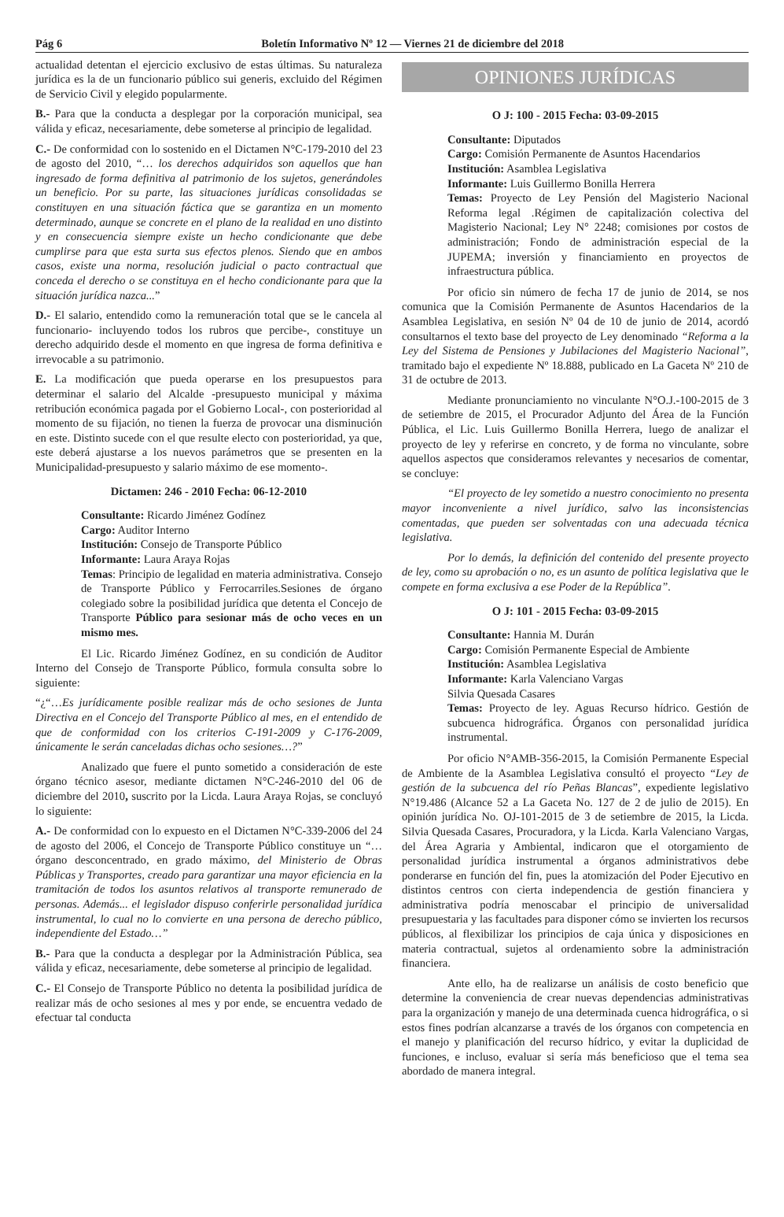Pág 6 Boletín Informativo Nº 12 — Viernes 21 de diciembre del 2018
actualidad detentan el ejercicio exclusivo de estas últimas. Su naturaleza jurídica es la de un funcionario público sui generis, excluido del Régimen de Servicio Civil y elegido popularmente.
B.- Para que la conducta a desplegar por la corporación municipal, sea válida y eficaz, necesariamente, debe someterse al principio de legalidad.
C.- De conformidad con lo sostenido en el Dictamen N°C-179-2010 del 23 de agosto del 2010, “… los derechos adquiridos son aquellos que han ingresado de forma definitiva al patrimonio de los sujetos, generándoles un beneficio. Por su parte, las situaciones jurídicas consolidadas se constituyen en una situación fáctica que se garantiza en un momento determinado, aunque se concrete en el plano de la realidad en uno distinto y en consecuencia siempre existe un hecho condicionante que debe cumplirse para que esta surta sus efectos plenos. Siendo que en ambos casos, existe una norma, resolución judicial o pacto contractual que conceda el derecho o se constituya en el hecho condicionante para que la situación jurídica nazca...”
D.- El salario, entendido como la remuneración total que se le cancela al funcionario- incluyendo todos los rubros que percibe-, constituye un derecho adquirido desde el momento en que ingresa de forma definitiva e irrevocable a su patrimonio.
E. La modificación que pueda operarse en los presupuestos para determinar el salario del Alcalde -presupuesto municipal y máxima retribución económica pagada por el Gobierno Local-, con posterioridad al momento de su fijación, no tienen la fuerza de provocar una disminución en este. Distinto sucede con el que resulte electo con posterioridad, ya que, este deberá ajustarse a los nuevos parámetros que se presenten en la Municipalidad-presupuesto y salario máximo de ese momento-.
Dictamen: 246 - 2010 Fecha: 06-12-2010
Consultante: Ricardo Jiménez Godínez
Cargo: Auditor Interno
Institución: Consejo de Transporte Público
Informante: Laura Araya Rojas
Temas: Principio de legalidad en materia administrativa. Consejo de Transporte Público y Ferrocarriles.Sesiones de órgano colegiado sobre la posibilidad jurídica que detenta el Concejo de Transporte Público para sesionar más de ocho veces en un mismo mes.
El Lic. Ricardo Jiménez Godínez, en su condición de Auditor Interno del Consejo de Transporte Público, formula consulta sobre lo siguiente:
“¿“…Es jurídicamente posible realizar más de ocho sesiones de Junta Directiva en el Concejo del Transporte Público al mes, en el entendido de que de conformidad con los criterios C-191-2009 y C-176-2009, únicamente le serán canceladas dichas ocho sesiones…?”
Analizado que fuere el punto sometido a consideración de este órgano técnico asesor, mediante dictamen N°C-246-2010 del 06 de diciembre del 2010, suscrito por la Licda. Laura Araya Rojas, se concluyó lo siguiente:
A.- De conformidad con lo expuesto en el Dictamen N°C-339-2006 del 24 de agosto del 2006, el Concejo de Transporte Público constituye un “…órgano desconcentrado, en grado máximo, del Ministerio de Obras Públicas y Transportes, creado para garantizar una mayor eficiencia en la tramitación de todos los asuntos relativos al transporte remunerado de personas. Además... el legislador dispuso conferirle personalidad jurídica instrumental, lo cual no lo convierte en una persona de derecho público, independiente del Estado…”
B.- Para que la conducta a desplegar por la Administración Pública, sea válida y eficaz, necesariamente, debe someterse al principio de legalidad.
C.- El Consejo de Transporte Público no detenta la posibilidad jurídica de realizar más de ocho sesiones al mes y por ende, se encuentra vedado de efectuar tal conducta
OPINIONES JURÍDICAS
O J: 100 - 2015 Fecha: 03-09-2015
Consultante: Diputados
Cargo: Comisión Permanente de Asuntos Hacendarios
Institución: Asamblea Legislativa
Informante: Luis Guillermo Bonilla Herrera
Temas: Proyecto de Ley Pensión del Magisterio Nacional Reforma legal .Régimen de capitalización colectiva del Magisterio Nacional; Ley N° 2248; comisiones por costos de administración; Fondo de administración especial de la JUPEMA; inversión y financiamiento en proyectos de infraestructura pública.
Por oficio sin número de fecha 17 de junio de 2014, se nos comunica que la Comisión Permanente de Asuntos Hacendarios de la Asamblea Legislativa, en sesión Nº 04 de 10 de junio de 2014, acordó consultarnos el texto base del proyecto de Ley denominado “Reforma a la Ley del Sistema de Pensiones y Jubilaciones del Magisterio Nacional”, tramitado bajo el expediente Nº 18.888, publicado en La Gaceta Nº 210 de 31 de octubre de 2013.
Mediante pronunciamiento no vinculante N°O.J.-100-2015 de 3 de setiembre de 2015, el Procurador Adjunto del Área de la Función Pública, el Lic. Luis Guillermo Bonilla Herrera, luego de analizar el proyecto de ley y referirse en concreto, y de forma no vinculante, sobre aquellos aspectos que consideramos relevantes y necesarios de comentar, se concluye:
“El proyecto de ley sometido a nuestro conocimiento no presenta mayor inconveniente a nivel jurídico, salvo las inconsistencias comentadas, que pueden ser solventadas con una adecuada técnica legislativa.
Por lo demás, la definición del contenido del presente proyecto de ley, como su aprobación o no, es un asunto de política legislativa que le compete en forma exclusiva a ese Poder de la República”.
O J: 101 - 2015 Fecha: 03-09-2015
Consultante: Hannia M. Durán
Cargo: Comisión Permanente Especial de Ambiente
Institución: Asamblea Legislativa
Informante: Karla Valenciano Vargas
Silvia Quesada Casares
Temas: Proyecto de ley. Aguas Recurso hídrico. Gestión de subcuenca hidrográfica. Órganos con personalidad jurídica instrumental.
Por oficio N°AMB-356-2015, la Comisión Permanente Especial de Ambiente de la Asamblea Legislativa consultó el proyecto “Ley de gestión de la subcuenca del río Peñas Blancas”, expediente legislativo N°19.486 (Alcance 52 a La Gaceta No. 127 de 2 de julio de 2015). En opinión jurídica No. OJ-101-2015 de 3 de setiembre de 2015, la Licda. Silvia Quesada Casares, Procuradora, y la Licda. Karla Valenciano Vargas, del Área Agraria y Ambiental, indicaron que el otorgamiento de personalidad jurídica instrumental a órganos administrativos debe ponderarse en función del fin, pues la atomización del Poder Ejecutivo en distintos centros con cierta independencia de gestión financiera y administrativa podría menoscabar el principio de universalidad presupuestaria y las facultades para disponer cómo se invierten los recursos públicos, al flexibilizar los principios de caja única y disposiciones en materia contractual, sujetos al ordenamiento sobre la administración financiera.
Ante ello, ha de realizarse un análisis de costo beneficio que determine la conveniencia de crear nuevas dependencias administrativas para la organización y manejo de una determinada cuenca hidrográfica, o si estos fines podrían alcanzarse a través de los órganos con competencia en el manejo y planificación del recurso hídrico, y evitar la duplicidad de funciones, e incluso, evaluar si sería más beneficioso que el tema sea abordado de manera integral.